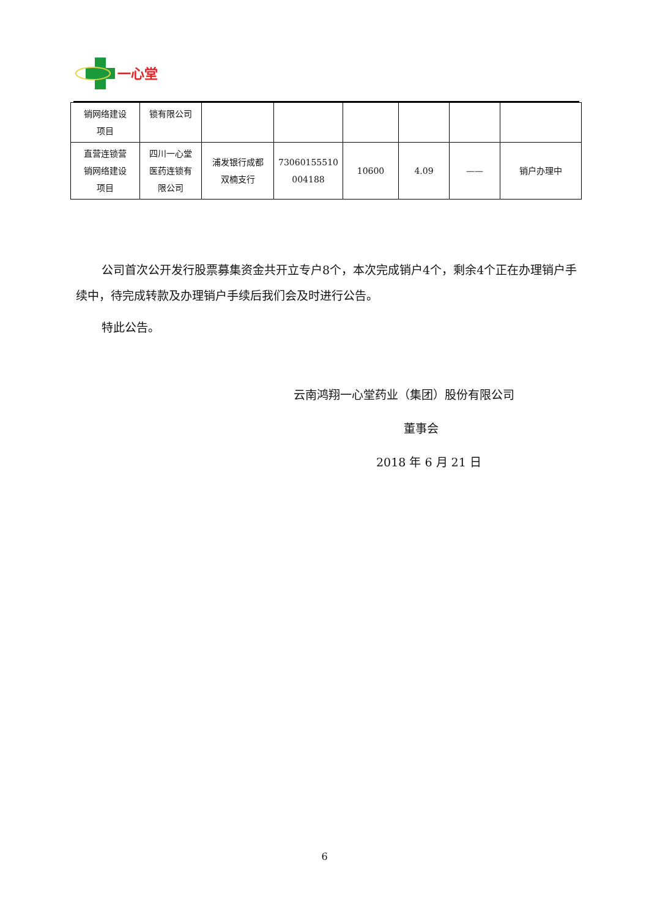一心堂
| 销网络建设 项目 | 锁有限公司 | | | | | | |
| 直营连锁营 销网络建设 项目 | 四川一心堂 医药连锁有 限公司 | 浦发银行成都 双楠支行 | 73060155510 004188 | 10600 | 4.09 | —— | 销户办理中 |
公司首次公开发行股票募集资金共开立专户8个，本次完成销户4个，剩余4个正在办理销户手续中，待完成转款及办理销户手续后我们会及时进行公告。
特此公告。
云南鸿翔一心堂药业（集团）股份有限公司
董事会
2018 年 6 月 21 日
6